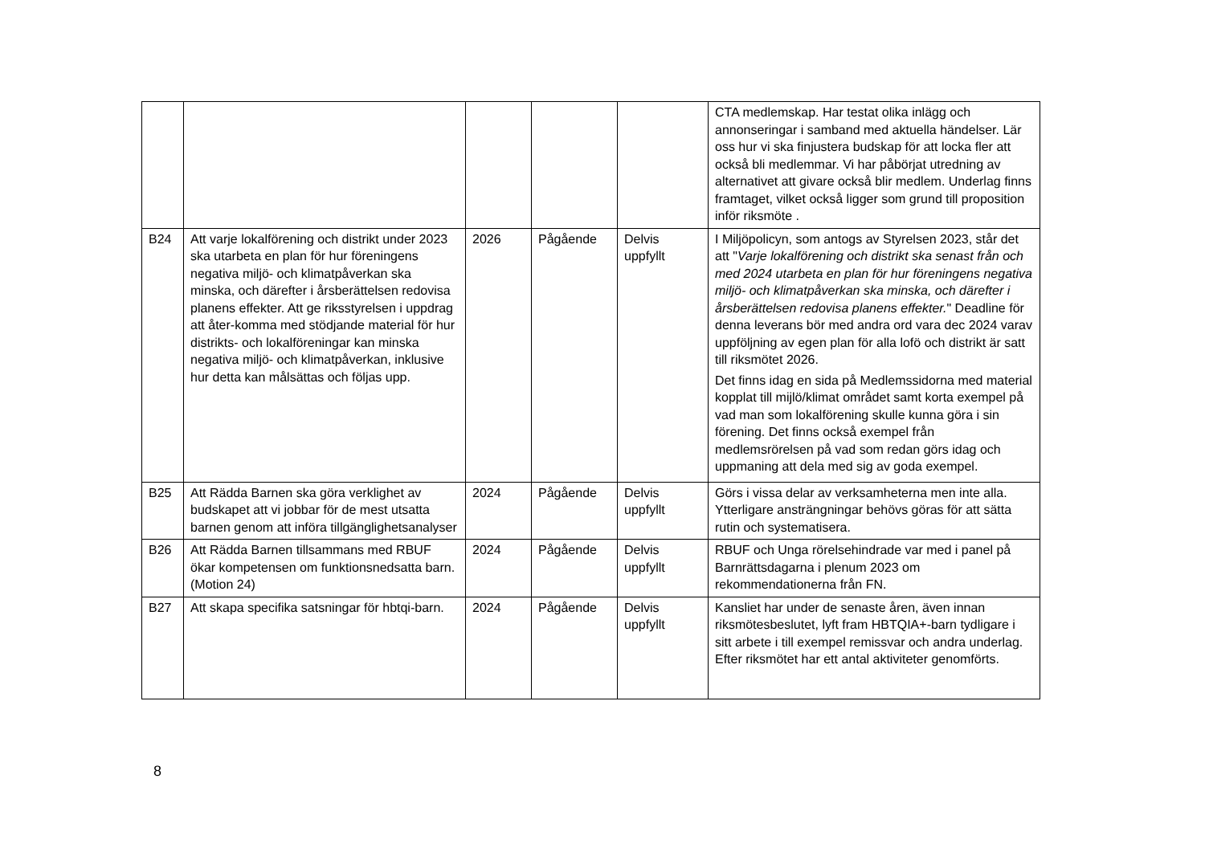| | | | | | CTA medlemskap. Har testat olika inlägg och annonseringar i samband med aktuella händelser. Lär oss hur vi ska finjustera budskap för att locka fler att också bli medlemmar. Vi har påbörjat utredning av alternativet att givare också blir medlem. Underlag finns framtaget, vilket också ligger som grund till proposition inför riksmöte . |
| B24 | Att varje lokalförening och distrikt under 2023 ska utarbeta en plan för hur föreningens negativa miljö- och klimatpåverkan ska minska, och därefter i årsberättelsen redovisa planens effekter. Att ge riksstyrelsen i uppdrag att åter-komma med stödjande material för hur distrikts- och lokalföreningar kan minska negativa miljö- och klimatpåverkan, inklusive hur detta kan målsättas och följas upp. | 2026 | Pågående | Delvis uppfyllt | I Miljöpolicyn, som antogs av Styrelsen 2023, står det att " Varje lokalförening och distrikt ska senast från och med 2024 utarbeta en plan för hur föreningens negativa miljö- och klimatpåverkan ska minska, och därefter i årsberättelsen redovisa planens effekter. " Deadline för denna leverans bör med andra ord vara dec 2024 varav uppföljning av egen plan för alla lofö och distrikt är satt till riksmötet 2026. Det finns idag en sida på Medlemssidorna med material kopplat till mijlö/klimat området samt korta exempel på vad man som lokalförening skulle kunna göra i sin förening. Det finns också exempel från medlemsrörelsen på vad som redan görs idag och uppmaning att dela med sig av goda exempel. |
| B25 | Att Rädda Barnen ska göra verklighet av budskapet att vi jobbar för de mest utsatta barnen genom att införa tillgänglighetsanalyser | 2024 | Pågående | Delvis uppfyllt | Görs i vissa delar av verksamheterna men inte alla. Ytterligare ansträngningar behövs göras för att sätta rutin och systematisera. |
| B26 | Att Rädda Barnen tillsammans med RBUF ökar kompetensen om funktionsnedsatta barn. (Motion 24) | 2024 | Pågående | Delvis uppfyllt | RBUF och Unga rörelsehindrade var med i panel på Barnrättsdagarna i plenum 2023 om rekommendationerna från FN. |
| B27 | Att skapa specifika satsningar för hbtqi-barn. | 2024 | Pågående | Delvis uppfyllt | Kansliet har under de senaste åren, även innan riksmötesbeslutet, lyft fram HBTQIA+-barn tydligare i sitt arbete i till exempel remissvar och andra underlag. Efter riksmötet har ett antal aktiviteter genomförts. |
8